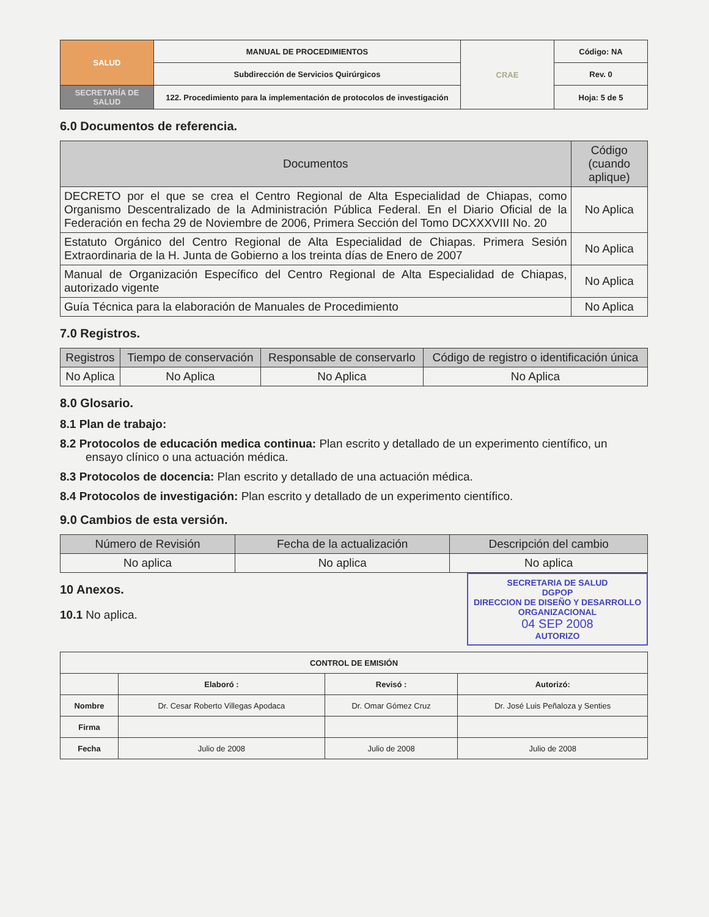| SALUD | MANUAL DE PROCEDIMIENTOS | CRAE | Código: NA |
| | Subdirección de Servicios Quirúrgicos | | Rev. 0 |
| SECRETARÍA DE SALUD | 122. Procedimiento para la implementación de protocolos de investigación | | Hoja: 5 de 5 |
6.0 Documentos de referencia.
| Documentos | Código (cuando aplique) |
| --- | --- |
| DECRETO por el que se crea el Centro Regional de Alta Especialidad de Chiapas, como Organismo Descentralizado de la Administración Pública Federal. En el Diario Oficial de la Federación en fecha 29 de Noviembre de 2006, Primera Sección del Tomo DCXXXVIII No. 20 | No Aplica |
| Estatuto Orgánico del Centro Regional de Alta Especialidad de Chiapas. Primera Sesión Extraordinaria de la H. Junta de Gobierno a los treinta días de Enero de 2007 | No Aplica |
| Manual de Organización Específico del Centro Regional de Alta Especialidad de Chiapas, autorizado vigente | No Aplica |
| Guía Técnica para la elaboración de Manuales de Procedimiento | No Aplica |
7.0 Registros.
| Registros | Tiempo de conservación | Responsable de conservarlo | Código de registro o identificación única |
| --- | --- | --- | --- |
| No Aplica | No Aplica | No Aplica | No Aplica |
8.0 Glosario.
8.1 Plan de trabajo:
8.2 Protocolos de educación medica continua: Plan escrito y detallado de un experimento científico, un ensayo clínico o una actuación médica.
8.3 Protocolos de docencia: Plan escrito y detallado de una actuación médica.
8.4 Protocolos de investigación: Plan escrito y detallado de un experimento científico.
9.0 Cambios de esta versión.
| Número de Revisión | Fecha de la actualización | Descripción del cambio |
| --- | --- | --- |
| No aplica | No aplica | No aplica |
10 Anexos.
10.1 No aplica.
SECRETARIA DE SALUD
DGPOP
DIRECCION DE DISEÑO Y DESARROLLO ORGANIZACIONAL
04 SEP 2008
AUTORIZO
| CONTROL DE EMISIÓN | | | |
| --- | --- | --- | --- |
| | Elaboró : | Revisó : | Autorizó: |
| Nombre | Dr. Cesar Roberto Villegas Apodaca | Dr. Omar Gómez Cruz | Dr. José Luis Peñaloza y Senties |
| Firma | | | |
| Fecha | Julio de 2008 | Julio de 2008 | Julio de 2008 |